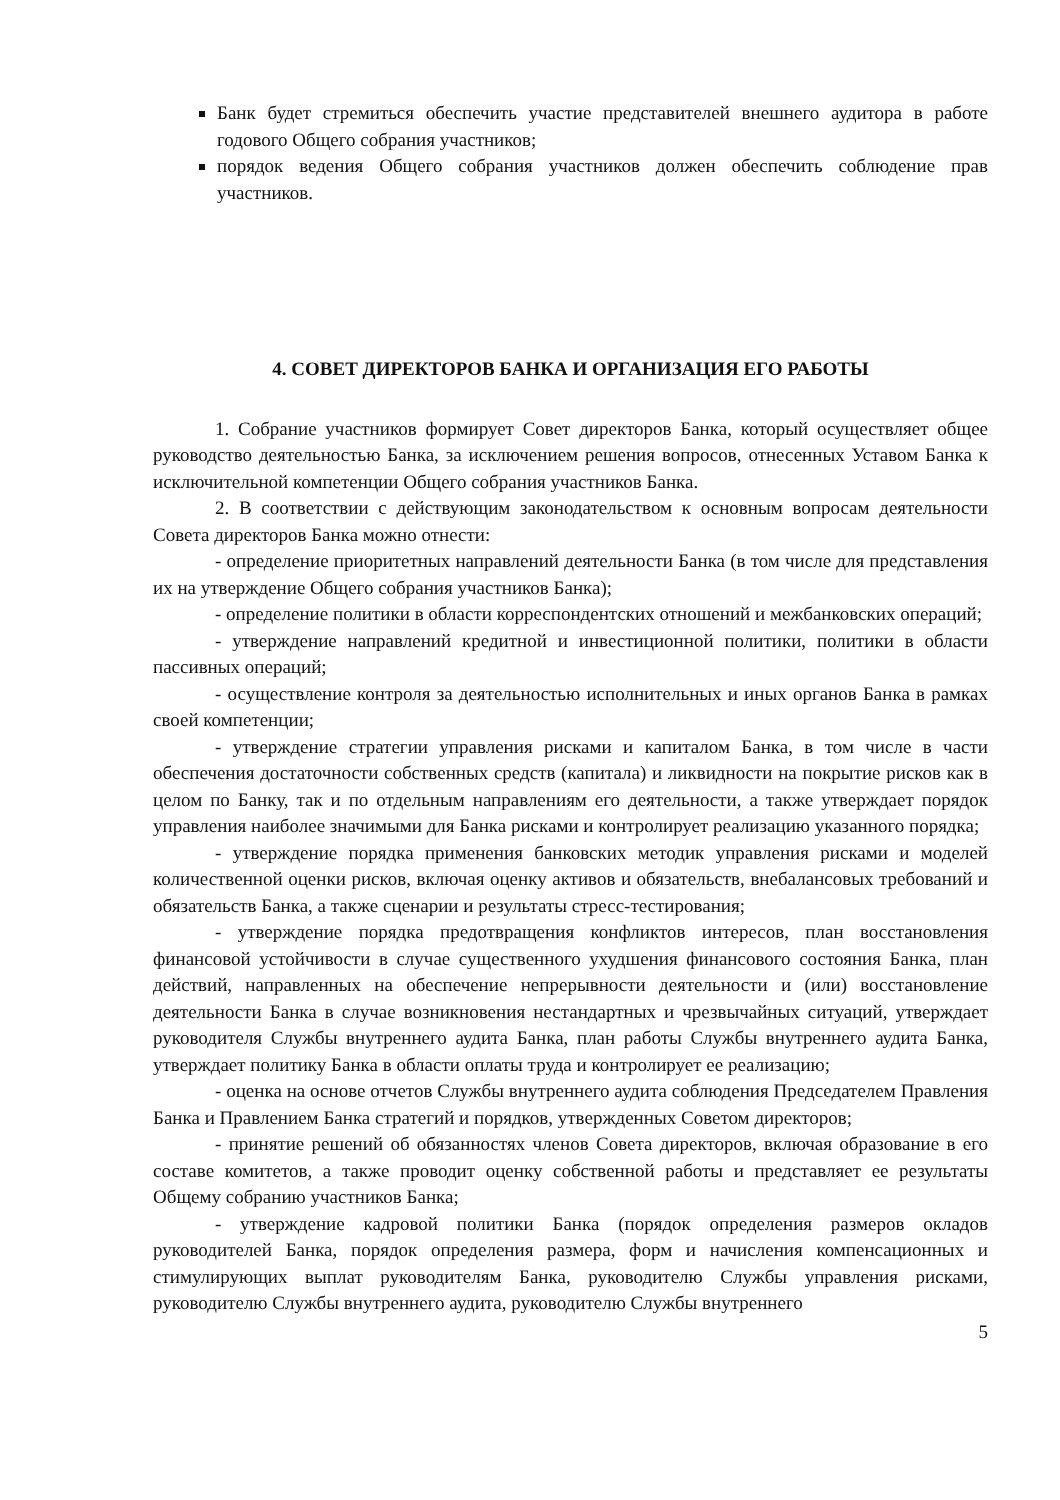Банк будет стремиться обеспечить участие представителей внешнего аудитора в работе годового Общего собрания участников;
порядок ведения Общего собрания участников должен обеспечить соблюдение прав участников.
4. СОВЕТ ДИРЕКТОРОВ БАНКА И ОРГАНИЗАЦИЯ ЕГО РАБОТЫ
1. Собрание участников формирует Совет директоров Банка, который осуществляет общее руководство деятельностью Банка, за исключением решения вопросов, отнесенных Уставом Банка к исключительной компетенции Общего собрания участников Банка.
2. В соответствии с действующим законодательством к основным вопросам деятельности Совета директоров Банка можно отнести:
- определение приоритетных направлений деятельности Банка (в том числе для представления их на утверждение Общего собрания участников Банка);
- определение политики в области корреспондентских отношений и межбанковских операций;
- утверждение направлений кредитной и инвестиционной политики, политики в области пассивных операций;
- осуществление контроля за деятельностью исполнительных и иных органов Банка в рамках своей компетенции;
- утверждение стратегии управления рисками и капиталом Банка, в том числе в части обеспечения достаточности собственных средств (капитала) и ликвидности на покрытие рисков как в целом по Банку, так и по отдельным направлениям его деятельности, а также утверждает порядок управления наиболее значимыми для Банка рисками и контролирует реализацию указанного порядка;
- утверждение порядка применения банковских методик управления рисками и моделей количественной оценки рисков, включая оценку активов и обязательств, внебалансовых требований и обязательств Банка, а также сценарии и результаты стресс-тестирования;
- утверждение порядка предотвращения конфликтов интересов, план восстановления финансовой устойчивости в случае существенного ухудшения финансового состояния Банка, план действий, направленных на обеспечение непрерывности деятельности и (или) восстановление деятельности Банка в случае возникновения нестандартных и чрезвычайных ситуаций, утверждает руководителя Службы внутреннего аудита Банка, план работы Службы внутреннего аудита Банка, утверждает политику Банка в области оплаты труда и контролирует ее реализацию;
- оценка на основе отчетов Службы внутреннего аудита соблюдения Председателем Правления Банка и Правлением Банка стратегий и порядков, утвержденных Советом директоров;
- принятие решений об обязанностях членов Совета директоров, включая образование в его составе комитетов, а также проводит оценку собственной работы и представляет ее результаты Общему собранию участников Банка;
- утверждение кадровой политики Банка (порядок определения размеров окладов руководителей Банка, порядок определения размера, форм и начисления компенсационных и стимулирующих выплат руководителям Банка, руководителю Службы управления рисками, руководителю Службы внутреннего аудита, руководителю Службы внутреннего
5